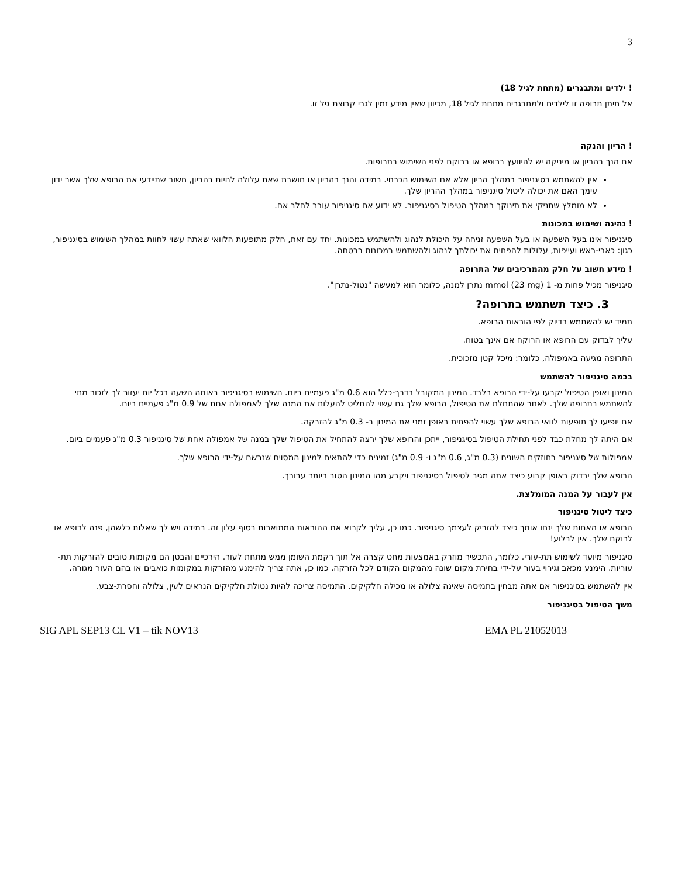3
! ילדים ומתבגרים (מתחת לגיל 18)
אל תיתן תרופה זו לילדים ולמתבגרים מתחת לגיל 18, מכיוון שאין מידע זמין לגבי קבוצת גיל זו.
! הריון והנקה
אם הנך בהריון או מיניקה יש להיוועץ ברופא או ברוקח לפני השימוש בתרופות.
אין להשתמש בסיגניפור במהלך הריון אלא אם השימוש הכרחי. במידה והנך בהריון או חושבת שאת עלולה להיות בהריון, חשוב שתיידעי את הרופא שלך אשר ידון עימך האם את יכולה ליטול סיגניפור במהלך ההריון שלך.
לא מומלץ שתניקי את תינוקך במהלך הטיפול בסיגניפור. לא ידוע אם סיגניפור עובר לחלב אם.
! נהיגה ושימוש במכונות
סיגניפור אינו בעל השפעה או בעל השפעה זניחה על היכולת לנהוג ולהשתמש במכונות. יחד עם זאת, חלק מתופעות הלוואי שאתה עשוי לחוות במהלך השימוש בסיגניפור, כגון: כאבי-ראש ועייפות, עלולות להפחית את יכולתך לנהוג ולהשתמש במכונות בבטחה.
! מידע חשוב על חלק מהמרכיבים של התרופה
סיגניפור מכיל פחות מ- 1 mmol (23 mg) נתרן למנה, כלומר הוא למעשה "נטול-נתרן".
3. כיצד תשתמש בתרופה?
תמיד יש להשתמש בדיוק לפי הוראות הרופא.
עליך לבדוק עם הרופא או הרוקח אם אינך בטוח.
התרופה מגיעה באמפולה, כלומר: מיכל קטן מזכוכית.
בכמה סיגניפור להשתמש
המינון ואופן הטיפול יקבעו על-ידי הרופא בלבד. המינון המקובל בדרך-כלל הוא 0.6 מ"ג פעמיים ביום. השימוש בסיגניפור באותה השעה בכל יום יעזור לך לזכור מתי להשתמש בתרופה שלך. לאחר שהתחלת את הטיפול, הרופא שלך גם עשוי להחליט להעלות את המנה שלך לאמפולה אחת של 0.9 מ"ג פעמיים ביום.
אם יופיעו לך תופעות לוואי הרופא שלך עשוי להפחית באופן זמני את המינון ב- 0.3 מ"ג להזרקה.
אם היתה לך מחלת כבד לפני תחילת הטיפול בסיגניפור, ייתכן והרופא שלך ירצה להתחיל את הטיפול שלך במנה של אמפולה אחת של סיגניפור 0.3 מ"ג פעמיים ביום.
אמפולות של סיגניפור בחוזקים השונים (0.3 מ"ג, 0.6 מ"ג ו- 0.9 מ"ג) זמינים כדי להתאים למינון המסוים שנרשם על-ידי הרופא שלך.
הרופא שלך יבדוק באופן קבוע כיצד אתה מגיב לטיפול בסיגניפור ויקבע מהו המינון הטוב ביותר עבורך.
אין לעבור על המנה המומלצת.
כיצד ליטול סיגניפור
הרופא או האחות שלך ינחו אותך כיצד להזריק לעצמך סיגניפור. כמו כן, עליך לקרוא את ההוראות המתוארות בסוף עלון זה. במידה ויש לך שאלות כלשהן, פנה לרופא או לרוקח שלך. אין לבלוע!
סיגניפור מיועד לשימוש תת-עורי. כלומר, התכשיר מוזרק באמצעות מחט קצרה אל תוך רקמת השומן ממש מתחת לעור. הירכיים והבטן הם מקומות טובים להזרקות תת-עוריות. הימנע מכאב וגירוי בעור על-ידי בחירת מקום שונה מהמקום הקודם לכל הזרקה. כמו כן, אתה צריך להימנע מהזרקות במקומות כואבים או בהם העור מגורה.
אין להשתמש בסיגניפור אם אתה מבחין בתמיסה שאינה צלולה או מכילה חלקיקים. התמיסה צריכה להיות נטולת חלקיקים הנראים לעין, צלולה וחסרת-צבע.
משך הטיפול בסיגניפור
SIG APL SEP13 CL V1 – tik NOV13 EMA PL 21052013